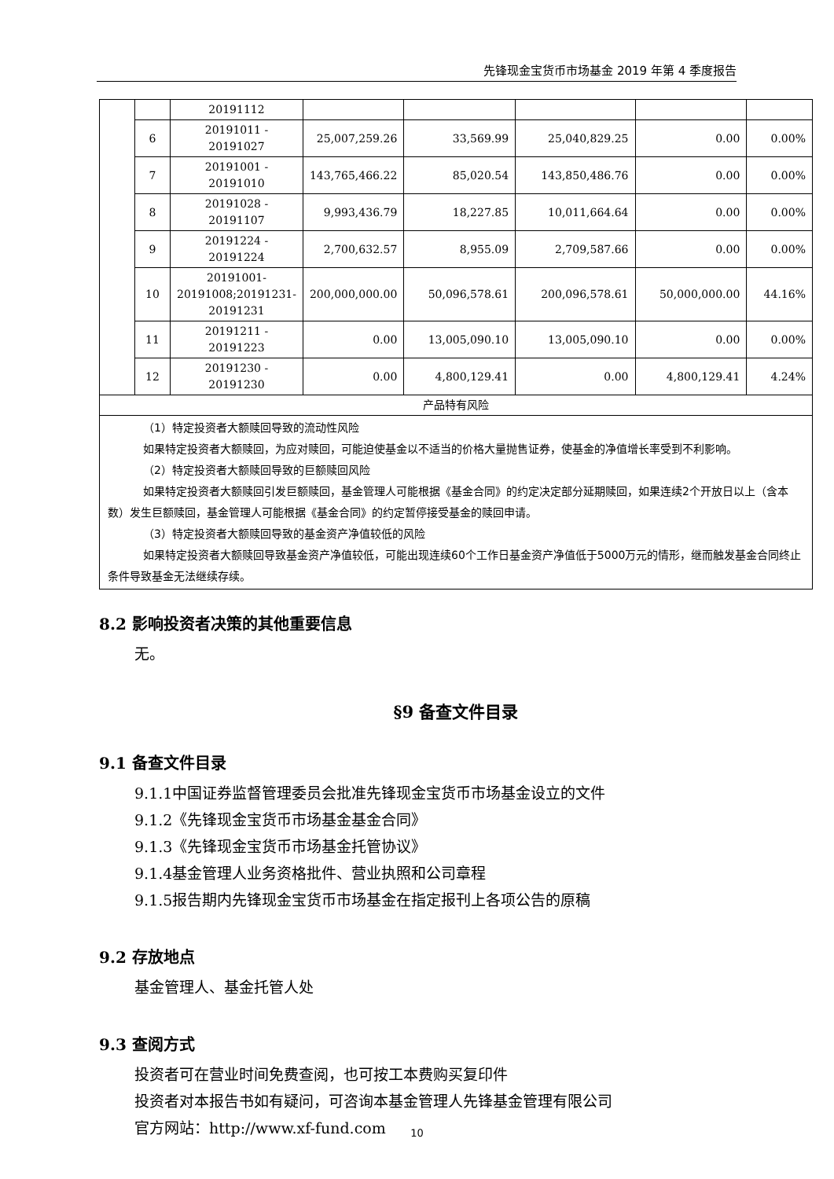先锋现金宝货币市场基金 2019 年第 4 季度报告
| | | 20191112 | | | | | |
| | 6 | 20191011 - 20191027 | 25,007,259.26 | 33,569.99 | 25,040,829.25 | 0.00 | 0.00% |
| | 7 | 20191001 - 20191010 | 143,765,466.22 | 85,020.54 | 143,850,486.76 | 0.00 | 0.00% |
| | 8 | 20191028 - 20191107 | 9,993,436.79 | 18,227.85 | 10,011,664.64 | 0.00 | 0.00% |
| | 9 | 20191224 - 20191224 | 2,700,632.57 | 8,955.09 | 2,709,587.66 | 0.00 | 0.00% |
| | 10 | 20191001-20191008;20191231-20191231 | 200,000,000.00 | 50,096,578.61 | 200,096,578.61 | 50,000,000.00 | 44.16% |
| | 11 | 20191211 - 20191223 | 0.00 | 13,005,090.10 | 13,005,090.10 | 0.00 | 0.00% |
| | 12 | 20191230 - 20191230 | 0.00 | 4,800,129.41 | 0.00 | 4,800,129.41 | 4.24% |
| 产品特有风险 | | | | | | | |
| （1）特定投资者大额赎回导致的流动性风险 如果特定投资者大额赎回，为应对赎回，可能迫使基金以不适当的价格大量抛售证券，使基金的净值增长率受到不利影响。 （2）特定投资者大额赎回导致的巨额赎回风险 如果特定投资者大额赎回引发巨额赎回，基金管理人可能根据《基金合同》的约定决定部分延期赎回，如果连续2个开放日以上（含本数）发生巨额赎回，基金管理人可能根据《基金合同》的约定暂停接受基金的赎回申请。 （3）特定投资者大额赎回导致的基金资产净值较低的风险 如果特定投资者大额赎回导致基金资产净值较低，可能出现连续60个工作日基金资产净值低于5000万元的情形，继而触发基金合同终止条件导致基金无法继续存续。 | | | | | | | |
8.2 影响投资者决策的其他重要信息
无。
§9 备查文件目录
9.1 备查文件目录
9.1.1中国证券监督管理委员会批准先锋现金宝货币市场基金设立的文件
9.1.2《先锋现金宝货币市场基金基金合同》
9.1.3《先锋现金宝货币市场基金托管协议》
9.1.4基金管理人业务资格批件、营业执照和公司章程
9.1.5报告期内先锋现金宝货币市场基金在指定报刊上各项公告的原稿
9.2 存放地点
基金管理人、基金托管人处
9.3 查阅方式
投资者可在营业时间免费查阅，也可按工本费购买复印件
投资者对本报告书如有疑问，可咨询本基金管理人先锋基金管理有限公司
官方网站：http://www.xf-fund.com
10